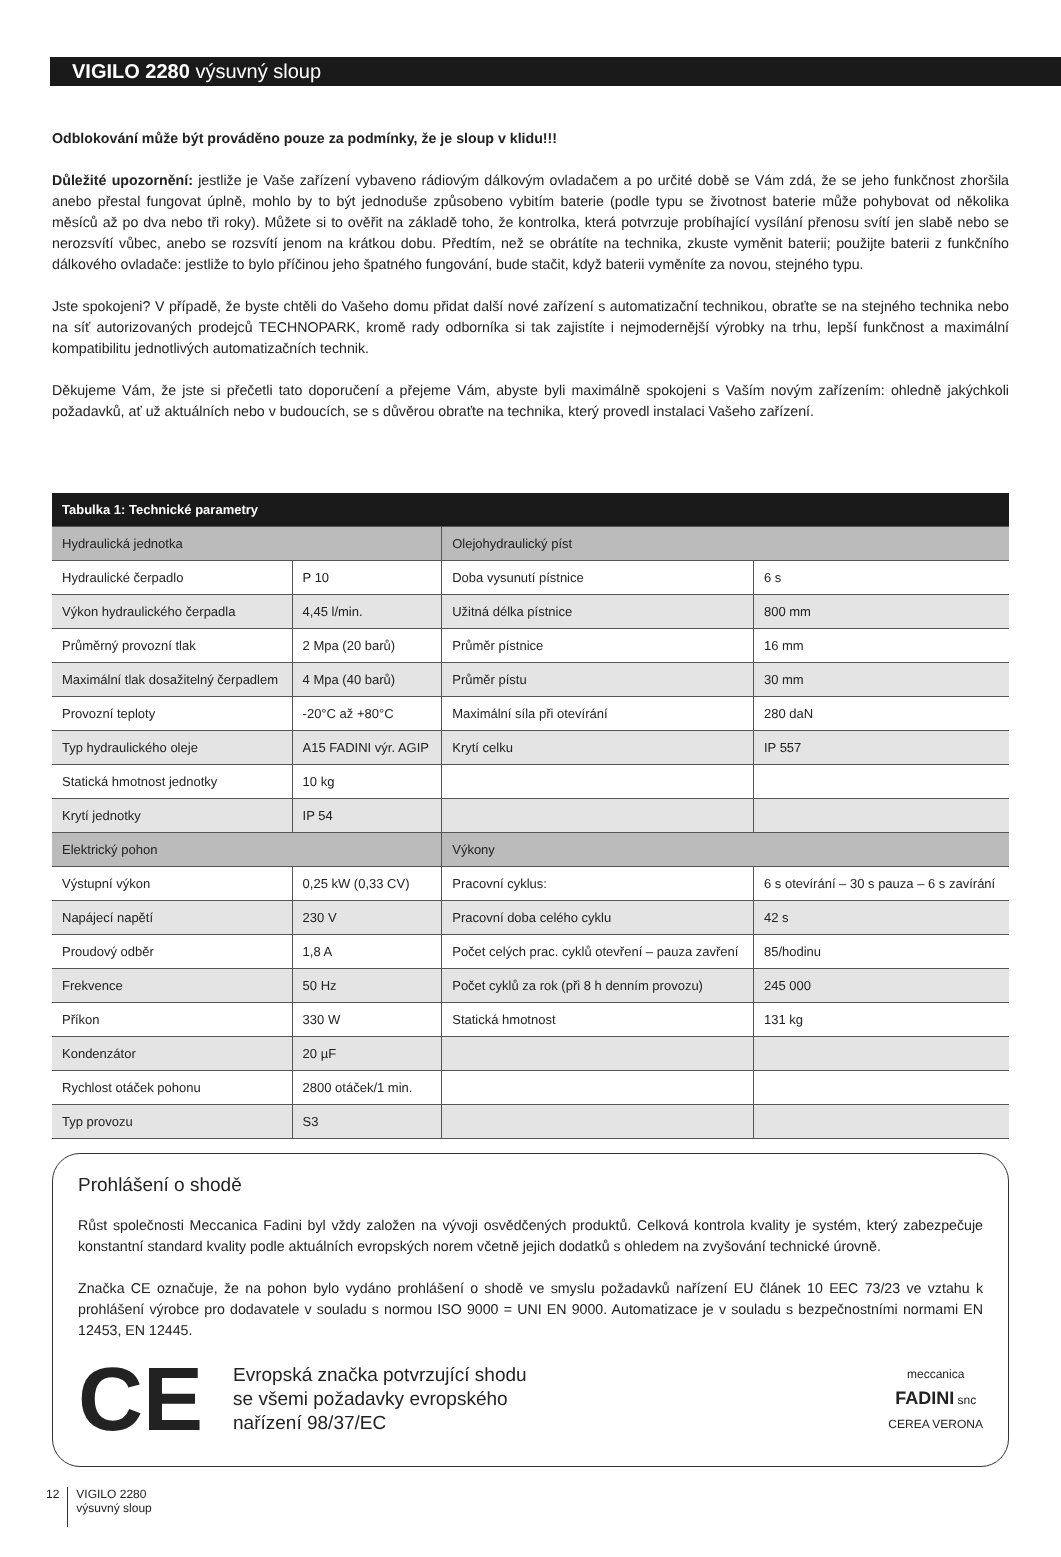VIGILO 2280 výsuvný sloup
Odblokování může být prováděno pouze za podmínky, že je sloup v klidu!!!
Důležité upozornění: jestliže je Vaše zařízení vybaveno rádiovým dálkovým ovladačem a po určité době se Vám zdá, že se jeho funkčnost zhoršila anebo přestal fungovat úplně, mohlo by to být jednoduše způsobeno vybitím baterie (podle typu se životnost baterie může pohybovat od několika měsíců až po dva nebo tři roky). Můžete si to ověřit na základě toho, že kontrolka, která potvrzuje probíhající vysílání přenosu svítí jen slabě nebo se nerozsvítí vůbec, anebo se rozsvítí jenom na krátkou dobu. Předtím, než se obrátíte na technika, zkuste vyměnit baterii; použijte baterii z funkčního dálkového ovladače: jestliže to bylo příčinou jeho špatného fungování, bude stačit, když baterii vyměníte za novou, stejného typu.
Jste spokojeni? V případě, že byste chtěli do Vašeho domu přidat další nové zařízení s automatizační technikou, obraťte se na stejného technika nebo na síť autorizovaných prodejců TECHNOPARK, kromě rady odborníka si tak zajistíte i nejmodernější výrobky na trhu, lepší funkčnost a maximální kompatibilitu jednotlivých automatizačních technik.
Děkujeme Vám, že jste si přečetli tato doporučení a přejeme Vám, abyste byli maximálně spokojeni s Vaším novým zařízením: ohledně jakýchkoli požadavků, ať už aktuálních nebo v budoucích, se s důvěrou obraťte na technika, který provedl instalaci Vašeho zařízení.
| Tabulka 1: Technické parametry | | | |
| --- | --- | --- | --- |
| Hydraulická jednotka | | Olejohydraulický píst | |
| Hydraulické čerpadlo | P 10 | Doba vysunutí pístnice | 6 s |
| Výkon hydraulického čerpadla | 4,45 l/min. | Užitná délka pístnice | 800 mm |
| Průměrný provozní tlak | 2 Mpa (20 barů) | Průměr pístnice | 16 mm |
| Maximální tlak dosažitelný čerpadlem | 4 Mpa (40 barů) | Průměr pístu | 30 mm |
| Provozní teploty | -20°C až +80°C | Maximální síla při otevírání | 280 daN |
| Typ hydraulického oleje | A15 FADINI výr. AGIP | Krytí celku | IP 557 |
| Statická hmotnost jednotky | 10 kg | | |
| Krytí jednotky | IP 54 | | |
| Elektrický pohon | | Výkony | |
| Výstupní výkon | 0,25 kW (0,33 CV) | Pracovní cyklus: | 6 s otevírání – 30 s pauza – 6 s zavírání |
| Napájecí napětí | 230 V | Pracovní doba celého cyklu | 42 s |
| Proudový odběr | 1,8 A | Počet celých prac. cyklů otevření – pauza zavření | 85/hodinu |
| Frekvence | 50 Hz | Počet cyklů za rok (při 8 h denním provozu) | 245 000 |
| Příkon | 330 W | Statická hmotnost | 131 kg |
| Kondenzátor | 20 µF | | |
| Rychlost otáček pohonu | 2800 otáček/1 min. | | |
| Typ provozu | S3 | | |
Prohlášení o shodě
Růst společnosti Meccanica Fadini byl vždy založen na vývoji osvědčených produktů. Celková kontrola kvality je systém, který zabezpečuje konstantní standard kvality podle aktuálních evropských norem včetně jejich dodatků s ohledem na zvyšování technické úrovně.
Značka CE označuje, že na pohon bylo vydáno prohlášení o shodě ve smyslu požadavků nařízení EU článek 10 EEC 73/23 ve vztahu k prohlášení výrobce pro dodavatele v souladu s normou ISO 9000 = UNI EN 9000. Automatizace je v souladu s bezpečnostními normami EN 12453, EN 12445.
CE
Evropská značka potvrzující shodu
se všemi požadavky evropského
nařízení 98/37/EC
meccanica
FADINI snc
CEREA VERONA
12
VIGILO 2280
výsuvný sloup